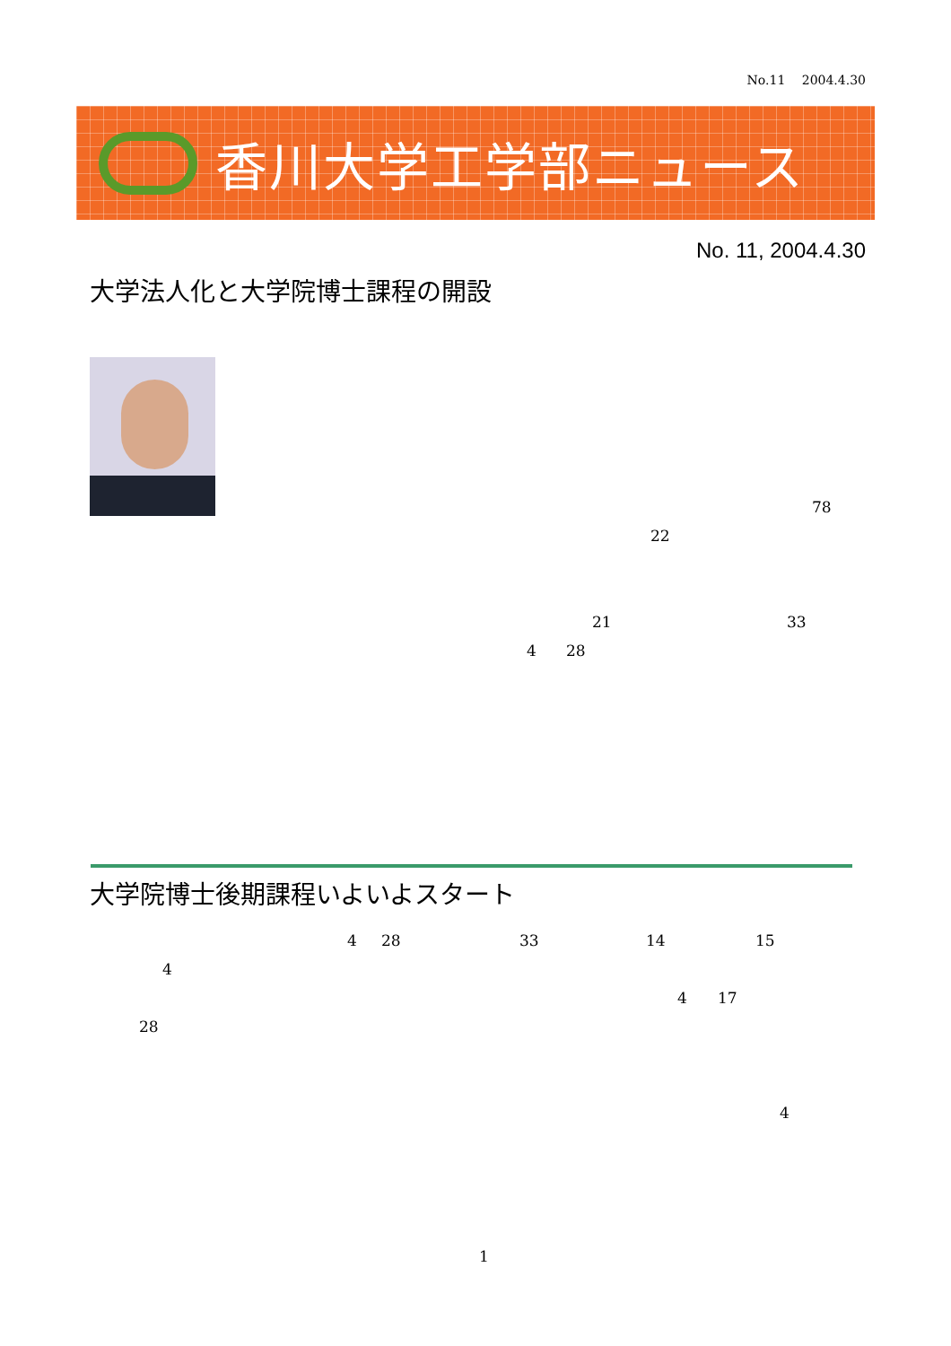No.11　 2004.4.30
香川大学工学部ニュース
No. 11, 2004.4.30
大学法人化と大学院博士課程の開設
78
22
21 33
4 28
大学院博士後期課程いよいよスタート
4 28 33 14 15
4
4 17
28
4
1